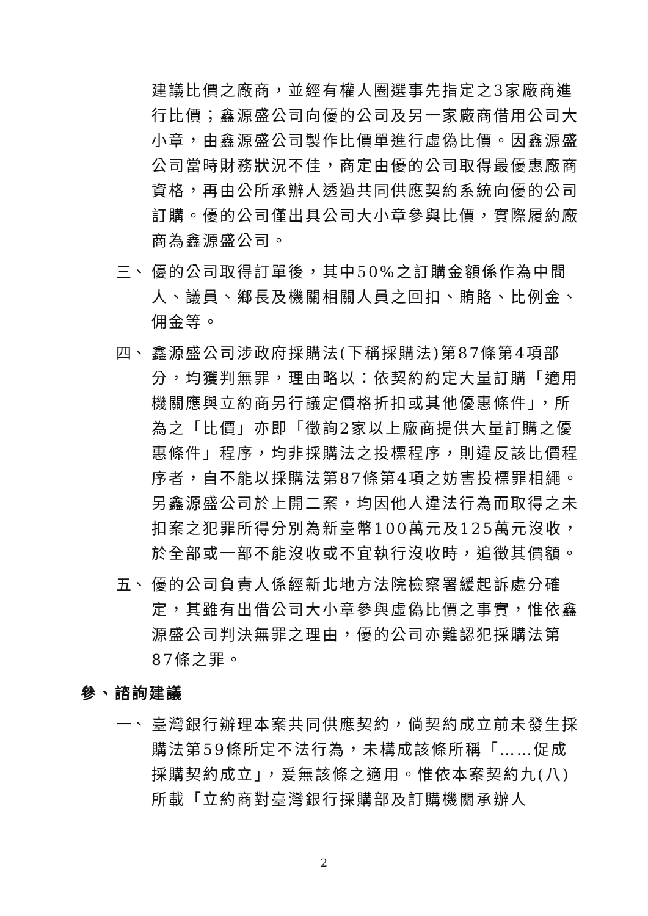建議比價之廠商，並經有權人圈選事先指定之3家廠商進行比價；鑫源盛公司向優的公司及另一家廠商借用公司大小章，由鑫源盛公司製作比價單進行虛偽比價。因鑫源盛公司當時財務狀況不佳，商定由優的公司取得最優惠廠商資格，再由公所承辦人透過共同供應契約系統向優的公司訂購。優的公司僅出具公司大小章參與比價，實際履約廠商為鑫源盛公司。
三、
優的公司取得訂單後，其中50%之訂購金額係作為中間人、議員、鄉長及機關相關人員之回扣、賄賂、比例金、佣金等。
四、
鑫源盛公司涉政府採購法(下稱採購法)第87條第4項部分，均獲判無罪，理由略以：依契約約定大量訂購「適用機關應與立約商另行議定價格折扣或其他優惠條件」，所為之「比價」亦即「徵詢2家以上廠商提供大量訂購之優惠條件」程序，均非採購法之投標程序，則違反該比價程序者，自不能以採購法第87條第4項之妨害投標罪相繩。另鑫源盛公司於上開二案，均因他人違法行為而取得之未扣案之犯罪所得分別為新臺幣100萬元及125萬元沒收，於全部或一部不能沒收或不宜執行沒收時，追徵其價額。
五、
優的公司負責人係經新北地方法院檢察署緩起訴處分確定，其雖有出借公司大小章參與虛偽比價之事實，惟依鑫源盛公司判決無罪之理由，優的公司亦難認犯採購法第87條之罪。
參、諮詢建議
一、
臺灣銀行辦理本案共同供應契約，倘契約成立前未發生採購法第59條所定不法行為，未構成該條所稱「……促成採購契約成立」，爰無該條之適用。惟依本案契約九(八)所載「立約商對臺灣銀行採購部及訂購機關承辦人
2